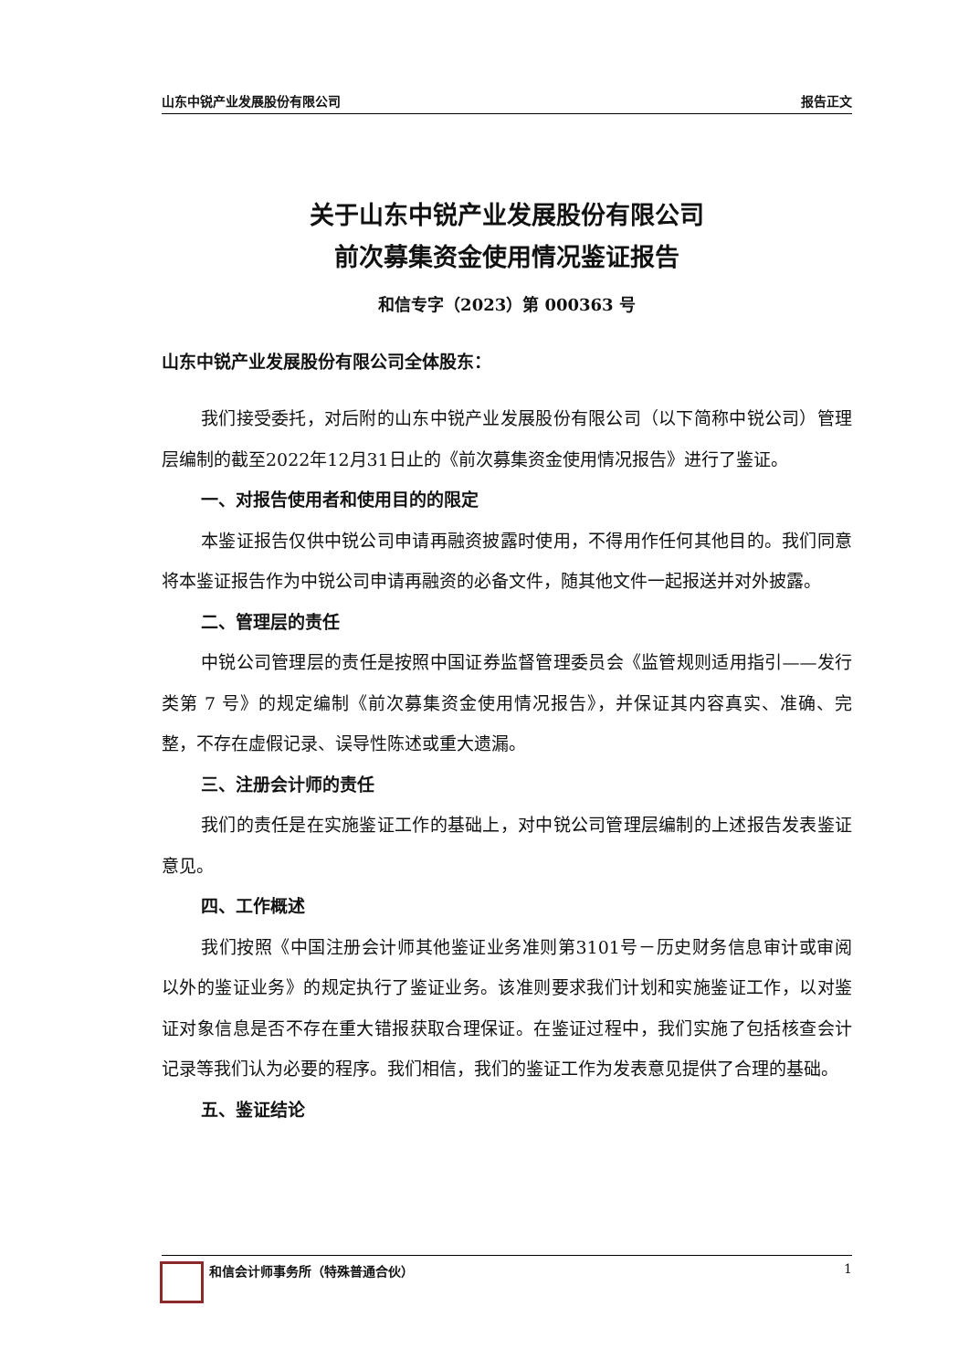山东中锐产业发展股份有限公司 报告正文
关于山东中锐产业发展股份有限公司
前次募集资金使用情况鉴证报告
和信专字（2023）第 000363 号
山东中锐产业发展股份有限公司全体股东：
我们接受委托，对后附的山东中锐产业发展股份有限公司（以下简称中锐公司）管理层编制的截至2022年12月31日止的《前次募集资金使用情况报告》进行了鉴证。
一、对报告使用者和使用目的的限定
本鉴证报告仅供中锐公司申请再融资披露时使用，不得用作任何其他目的。我们同意将本鉴证报告作为中锐公司申请再融资的必备文件，随其他文件一起报送并对外披露。
二、管理层的责任
中锐公司管理层的责任是按照中国证券监督管理委员会《监管规则适用指引——发行类第 7 号》的规定编制《前次募集资金使用情况报告》，并保证其内容真实、准确、完整，不存在虚假记录、误导性陈述或重大遗漏。
三、注册会计师的责任
我们的责任是在实施鉴证工作的基础上，对中锐公司管理层编制的上述报告发表鉴证意见。
四、工作概述
我们按照《中国注册会计师其他鉴证业务准则第3101号－历史财务信息审计或审阅以外的鉴证业务》的规定执行了鉴证业务。该准则要求我们计划和实施鉴证工作，以对鉴证对象信息是否不存在重大错报获取合理保证。在鉴证过程中，我们实施了包括核查会计记录等我们认为必要的程序。我们相信，我们的鉴证工作为发表意见提供了合理的基础。
五、鉴证结论
和信会计师事务所（特殊普通合伙） 1